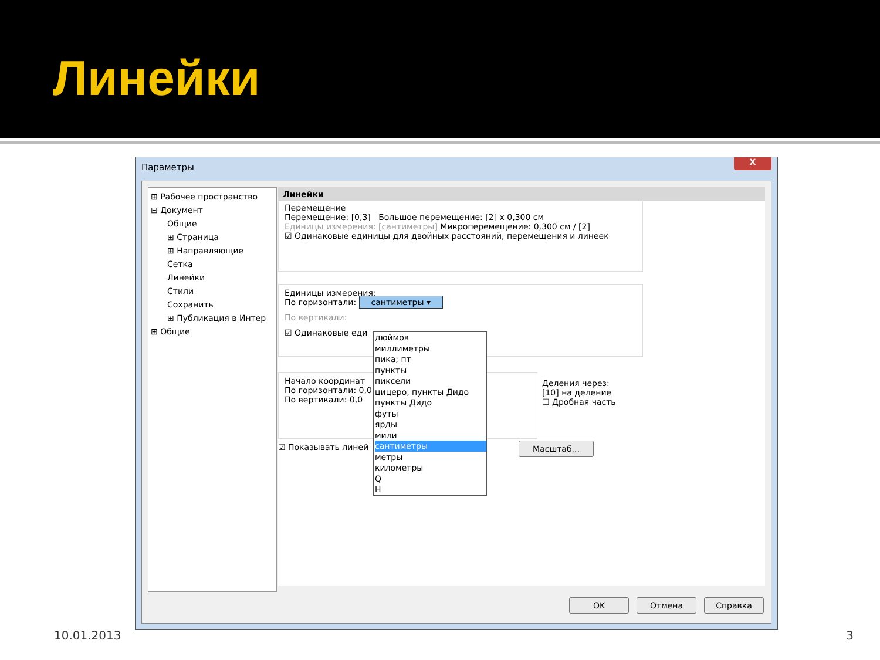Линейки
Параметры
X
⊞ Рабочее пространство
⊟ Документ
Общие
⊞ Страница
⊞ Направляющие
Сетка
Линейки
Стили
Сохранить
⊞ Публикация в Интер
⊞ Общие
Линейки
Перемещение
Перемещение: [0,3] Большое перемещение: [2] x 0,300 см
Единицы измерения: [сантиметры] Микроперемещение: 0,300 см / [2]
☑ Одинаковые единицы для двойных расстояний, перемещения и линеек
Единицы измерения:
По горизонтали: сантиметры ▾
По вертикали:
☑ Одинаковые еди
Начало координат
По горизонтали: 0,0
По вертикали: 0,0
Деления через:
[10] на деление
☐ Дробная часть
☑ Показывать линей Масштаб...
дюймов
миллиметры
пика; пт
пункты
пиксели
цицеро, пункты Дидо
пункты Дидо
футы
ярды
мили
сантиметры
метры
километры
Q
Н
OK Отмена Справка
10.01.2013 3